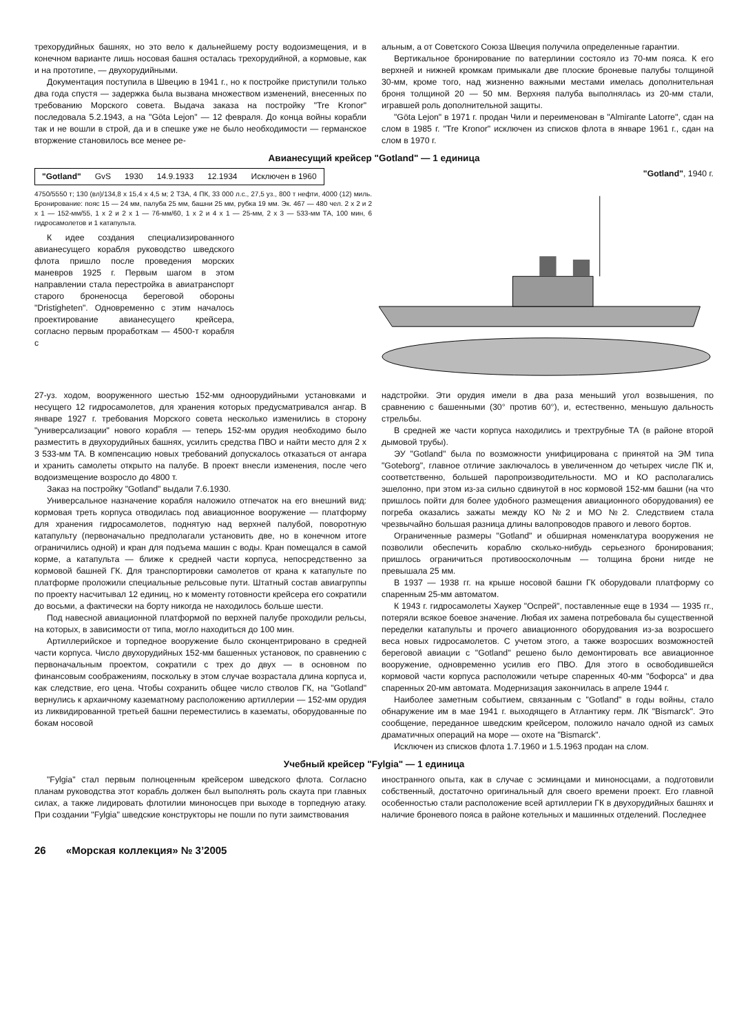трехорудийных башнях, но это вело к дальнейшему росту водоизмещения, и в конечном варианте лишь носовая башня осталась трехорудийной, а кормовые, как и на прототипе, — двухорудийными.
Документация поступила в Швецию в 1941 г., но к постройке приступили только два года спустя — задержка была вызвана множеством изменений, внесенных по требованию Морского совета. Выдача заказа на постройку "Tre Kronor" последовала 5.2.1943, а на "Göta Lejon" — 12 февраля. До конца войны корабли так и не вошли в строй, да и в спешке уже не было необходимости — германское вторжение становилось все менее ре-
альным, а от Советского Союза Швеция получила определенные гарантии.
Вертикальное бронирование по ватерлинии состояло из 70-мм пояса. К его верхней и нижней кромкам примыкали две плоские броневые палубы толщиной 30-мм, кроме того, над жизненно важными местами имелась дополнительная броня толщиной 20 — 50 мм. Верхняя палуба выполнялась из 20-мм стали, игравшей роль дополнительной защиты.
"Göta Lejon" в 1971 г. продан Чили и переименован в "Almirante Latorre", сдан на слом в 1985 г. "Tre Kronor" исключен из списков флота в январе 1961 г., сдан на слом в 1970 г.
Авианесущий крейсер "Gotland" — 1 единица
| "Gotland" | GvS | 1930 | 14.9.1933 | 12.1934 | Исключен в 1960 |
4750/5550 т; 130 (вл)/134,8 x 15,4 x 4,5 м; 2 ТЗА, 4 ПК, 33 000 л.с., 27,5 уз., 800 т нефти, 4000 (12) миль. Бронирование: пояс 15 — 24 мм, палуба 25 мм, башни 25 мм, рубка 19 мм. Эк. 467 — 480 чел. 2 x 2 и 2 x 1 — 152-мм/55, 1 x 2 и 2 x 1 — 76-мм/60, 1 x 2 и 4 x 1 — 25-мм, 2 x 3 — 533-мм ТА, 100 мин, 6 гидросамолетов и 1 катапульта.
К идее создания специализированного авианесущего корабля руководство шведского флота пришло после проведения морских маневров 1925 г. Первым шагом в этом направлении стала перестройка в авиатранспорт старого броненосца береговой обороны "Dristigheten". Одновременно с этим началось проектирование авианесущего крейсера, согласно первым проработкам — 4500-т корабля с
"Gotland", 1940 г.
27-уз. ходом, вооруженного шестью 152-мм одноорудийными установками и несущего 12 гидросамолетов, для хранения которых предусматривался ангар. В январе 1927 г. требования Морского совета несколько изменились в сторону "универсализации" нового корабля — теперь 152-мм орудия необходимо было разместить в двухорудийных башнях, усилить средства ПВО и найти место для 2 x 3 533-мм ТА. В компенсацию новых требований допускалось отказаться от ангара и хранить самолеты открыто на палубе. В проект внесли изменения, после чего водоизмещение возросло до 4800 т.
Заказ на постройку "Gotland" выдали 7.6.1930.
Универсальное назначение корабля наложило отпечаток на его внешний вид: кормовая треть корпуса отводилась под авиационное вооружение — платформу для хранения гидросамолетов, поднятую над верхней палубой, поворотную катапульту (первоначально предполагали установить две, но в конечном итоге ограничились одной) и кран для подъема машин с воды. Кран помещался в самой корме, а катапульта — ближе к средней части корпуса, непосредственно за кормовой башней ГК. Для транспортировки самолетов от крана к катапульте по платформе проложили специальные рельсовые пути. Штатный состав авиагруппы по проекту насчитывал 12 единиц, но к моменту готовности крейсера его сократили до восьми, а фактически на борту никогда не находилось больше шести.
Под навесной авиационной платформой по верхней палубе проходили рельсы, на которых, в зависимости от типа, могло находиться до 100 мин.
Артиллерийское и торпедное вооружение было сконцентрировано в средней части корпуса. Число двухорудийных 152-мм башенных установок, по сравнению с первоначальным проектом, сократили с трех до двух — в основном по финансовым соображениям, поскольку в этом случае возрастала длина корпуса и, как следствие, его цена. Чтобы сохранить общее число стволов ГК, на "Gotland" вернулись к архаичному казематному расположению артиллерии — 152-мм орудия из ликвидированной третьей башни переместились в казематы, оборудованные по бокам носовой
надстройки. Эти орудия имели в два раза меньший угол возвышения, по сравнению с башенными (30° против 60°), и, естественно, меньшую дальность стрельбы.
В средней же части корпуса находились и трехтрубные ТА (в районе второй дымовой трубы).
ЭУ "Gotland" была по возможности унифицирована с принятой на ЭМ типа "Goteborg", главное отличие заключалось в увеличенном до четырех числе ПК и, соответственно, большей паропроизводительности. МО и КО располагались эшелонно, при этом из-за сильно сдвинутой в нос кормовой 152-мм башни (на что пришлось пойти для более удобного размещения авиационного оборудования) ее погреба оказались зажаты между КО №2 и МО №2. Следствием стала чрезвычайно большая разница длины валопроводов правого и левого бортов.
Ограниченные размеры "Gotland" и обширная номенклатура вооружения не позволили обеспечить кораблю сколько-нибудь серьезного бронирования; пришлось ограничиться противоосколочным — толщина брони нигде не превышала 25 мм.
В 1937 — 1938 гг. на крыше носовой башни ГК оборудовали платформу со спаренным 25-мм автоматом.
К 1943 г. гидросамолеты Хаукер "Оспрей", поставленные еще в 1934 — 1935 гг., потеряли всякое боевое значение. Любая их замена потребовала бы существенной переделки катапульты и прочего авиационного оборудования из-за возросшего веса новых гидросамолетов. С учетом этого, а также возросших возможностей береговой авиации с "Gotland" решено было демонтировать все авиационное вооружение, одновременно усилив его ПВО. Для этого в освободившейся кормовой части корпуса расположили четыре спаренных 40-мм "бофорса" и два спаренных 20-мм автомата. Модернизация закончилась в апреле 1944 г.
Наиболее заметным событием, связанным с "Gotland" в годы войны, стало обнаружение им в мае 1941 г. выходящего в Атлантику герм. ЛК "Bismarck". Это сообщение, переданное шведским крейсером, положило начало одной из самых драматичных операций на море — охоте на "Bismarck".
Исключен из списков флота 1.7.1960 и 1.5.1963 продан на слом.
Учебный крейсер "Fylgia" — 1 единица
"Fylgia" стал первым полноценным крейсером шведского флота. Согласно планам руководства этот корабль должен был выполнять роль скаута при главных силах, а также лидировать флотилии миноносцев при выходе в торпедную атаку. При создании "Fylgia" шведские конструкторы не пошли по пути заимствования
иностранного опыта, как в случае с эсминцами и миноносцами, а подготовили собственный, достаточно оригинальный для своего времени проект. Его главной особенностью стали расположение всей артиллерии ГК в двухорудийных башнях и наличие броневого пояса в районе котельных и машинных отделений. Последнее
26 «Морская коллекция» № 3’2005